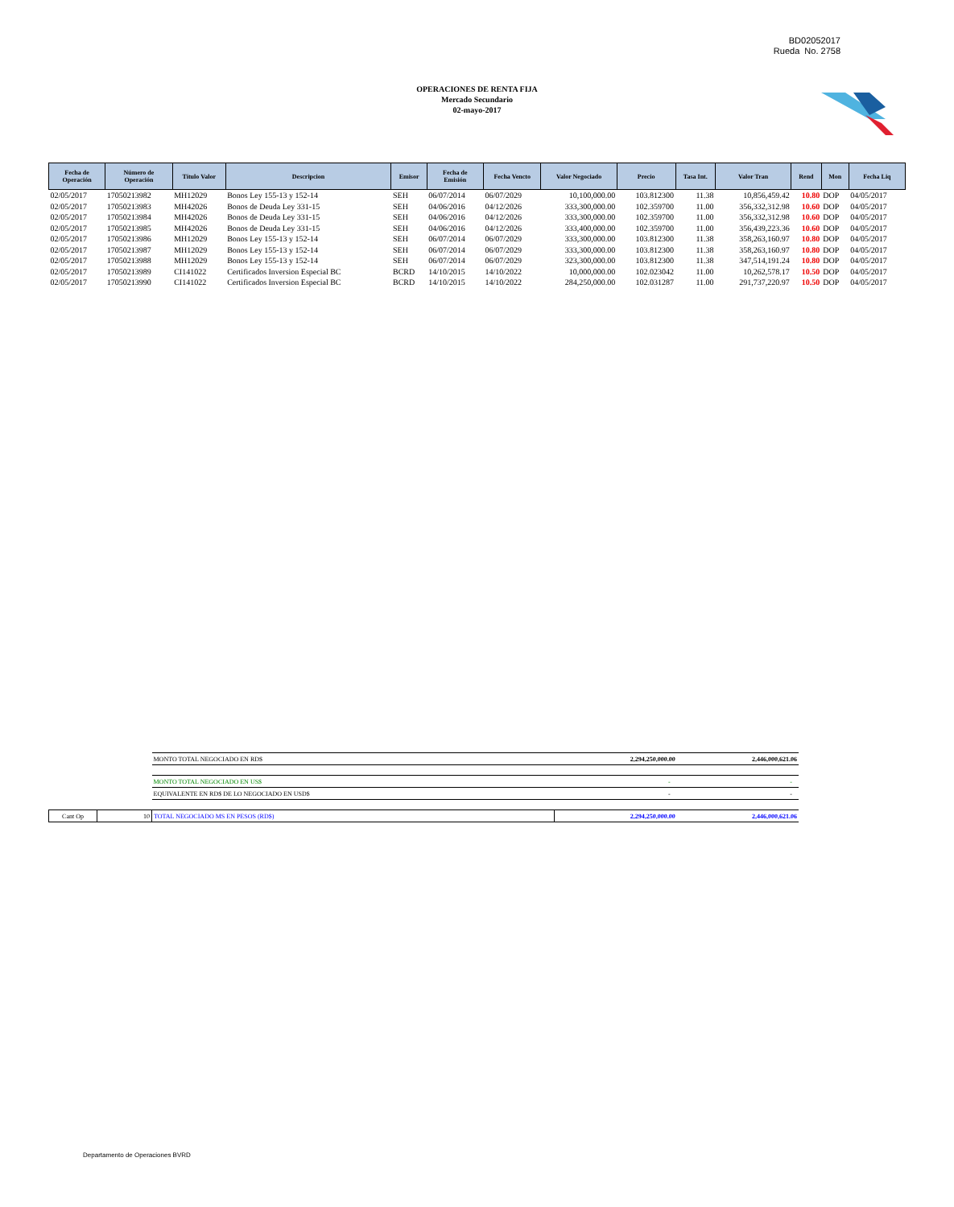BD02052017
Rueda No. 2758
OPERACIONES DE RENTA FIJA
Mercado Secundario
02-mayo-2017
| Fecha de Operación | Número de Operación | Título Valor | Descripcion | Emisor | Fecha de Emisión | Fecha Vencto | Valor Negociado | Precio | Tasa Int. | Valor Tran | Rend | Mon | Fecha Liq |
| --- | --- | --- | --- | --- | --- | --- | --- | --- | --- | --- | --- | --- | --- |
| 02/05/2017 | 17050213982 | MH12029 | Bonos Ley 155-13 y 152-14 | SEH | 06/07/2014 | 06/07/2029 | 10,100,000.00 | 103.812300 | 11.38 | 10,856,459.42 | 10.80 | DOP | 04/05/2017 |
| 02/05/2017 | 17050213983 | MH42026 | Bonos de Deuda Ley 331-15 | SEH | 04/06/2016 | 04/12/2026 | 333,300,000.00 | 102.359700 | 11.00 | 356,332,312.98 | 10.60 | DOP | 04/05/2017 |
| 02/05/2017 | 17050213984 | MH42026 | Bonos de Deuda Ley 331-15 | SEH | 04/06/2016 | 04/12/2026 | 333,300,000.00 | 102.359700 | 11.00 | 356,332,312.98 | 10.60 | DOP | 04/05/2017 |
| 02/05/2017 | 17050213985 | MH42026 | Bonos de Deuda Ley 331-15 | SEH | 04/06/2016 | 04/12/2026 | 333,400,000.00 | 102.359700 | 11.00 | 356,439,223.36 | 10.60 | DOP | 04/05/2017 |
| 02/05/2017 | 17050213986 | MH12029 | Bonos Ley 155-13 y 152-14 | SEH | 06/07/2014 | 06/07/2029 | 333,300,000.00 | 103.812300 | 11.38 | 358,263,160.97 | 10.80 | DOP | 04/05/2017 |
| 02/05/2017 | 17050213987 | MH12029 | Bonos Ley 155-13 y 152-14 | SEH | 06/07/2014 | 06/07/2029 | 333,300,000.00 | 103.812300 | 11.38 | 358,263,160.97 | 10.80 | DOP | 04/05/2017 |
| 02/05/2017 | 17050213988 | MH12029 | Bonos Ley 155-13 y 152-14 | SEH | 06/07/2014 | 06/07/2029 | 323,300,000.00 | 103.812300 | 11.38 | 347,514,191.24 | 10.80 | DOP | 04/05/2017 |
| 02/05/2017 | 17050213989 | CI141022 | Certificados Inversion Especial BC | BCRD | 14/10/2015 | 14/10/2022 | 10,000,000.00 | 102.023042 | 11.00 | 10,262,578.17 | 10.50 | DOP | 04/05/2017 |
| 02/05/2017 | 17050213990 | CI141022 | Certificados Inversion Especial BC | BCRD | 14/10/2015 | 14/10/2022 | 284,250,000.00 | 102.031287 | 11.00 | 291,737,220.97 | 10.50 | DOP | 04/05/2017 |
| | | MONTO TOTAL NEGOCIADO EN RD$ | 2,294,250,000.00 | 2,446,000,621.06 |
| | | MONTO TOTAL NEGOCIADO EN US$ | - | - |
| | | EQUIVALENTE EN RD$ DE LO NEGOCIADO EN USD$ | - | - |
| Cant Op | 10 | TOTAL NEGOCIADO MS EN PESOS (RD$) | 2,294,250,000.00 | 2,446,000,621.06 |
Departamento de Operaciones BVRD